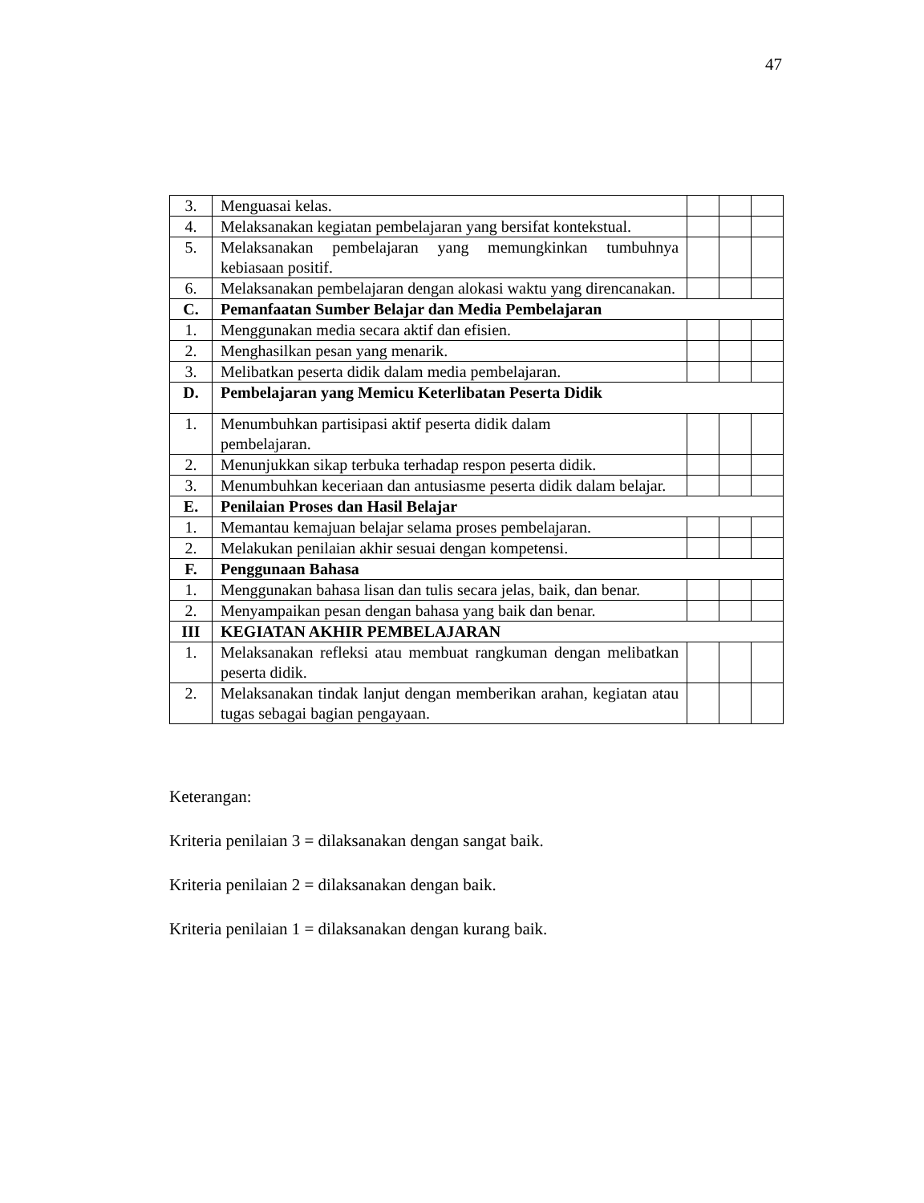47
| 3. | Menguasai kelas. | | | |
| 4. | Melaksanakan kegiatan pembelajaran yang bersifat kontekstual. | | | |
| 5. | Melaksanakan pembelajaran yang memungkinkan tumbuhnya kebiasaan positif. | | | |
| 6. | Melaksanakan pembelajaran dengan alokasi waktu yang direncanakan. | | | |
| C. | Pemanfaatan Sumber Belajar dan Media Pembelajaran | | | |
| 1. | Menggunakan media secara aktif dan efisien. | | | |
| 2. | Menghasilkan pesan yang menarik. | | | |
| 3. | Melibatkan peserta didik dalam media pembelajaran. | | | |
| D. | Pembelajaran yang Memicu Keterlibatan Peserta Didik | | | |
| 1. | Menumbuhkan partisipasi aktif peserta didik dalam pembelajaran. | | | |
| 2. | Menunjukkan sikap terbuka terhadap respon peserta didik. | | | |
| 3. | Menumbuhkan keceriaan dan antusiasme peserta didik dalam belajar. | | | |
| E. | Penilaian Proses dan Hasil Belajar | | | |
| 1. | Memantau kemajuan belajar selama proses pembelajaran. | | | |
| 2. | Melakukan penilaian akhir sesuai dengan kompetensi. | | | |
| F. | Penggunaan Bahasa | | | |
| 1. | Menggunakan bahasa lisan dan tulis secara jelas, baik, dan benar. | | | |
| 2. | Menyampaikan pesan dengan bahasa yang baik dan benar. | | | |
| III | KEGIATAN AKHIR PEMBELAJARAN | | | |
| 1. | Melaksanakan refleksi atau membuat rangkuman dengan melibatkan peserta didik. | | | |
| 2. | Melaksanakan tindak lanjut dengan memberikan arahan, kegiatan atau tugas sebagai bagian pengayaan. | | | |
Keterangan:
Kriteria penilaian 3 = dilaksanakan dengan sangat baik.
Kriteria penilaian 2 = dilaksanakan dengan baik.
Kriteria penilaian 1 = dilaksanakan dengan kurang baik.